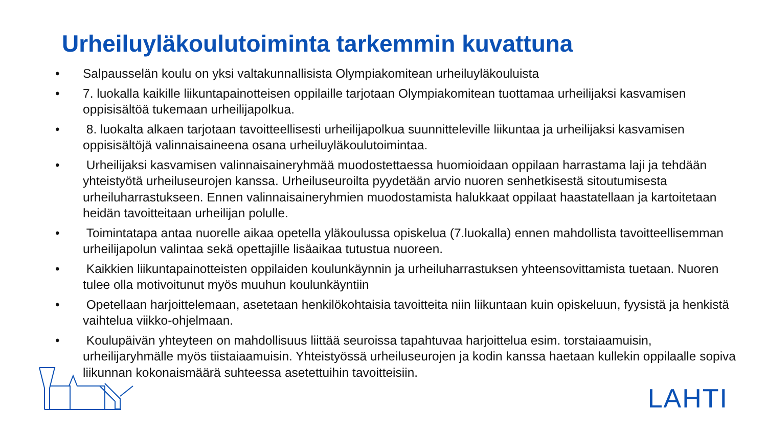Urheiluyläkoulutoiminta tarkemmin kuvattuna
• Salpausselän koulu on yksi valtakunnallisista Olympiakomitean urheiluyläkouluista
• 7. luokalla kaikille liikuntapainotteisen oppilaille tarjotaan Olympiakomitean tuottamaa urheilijaksi kasvamisen oppisisältöä tukemaan urheilijapolkua.
• 8. luokalta alkaen tarjotaan tavoitteellisesti urheilijapolkua suunnitteleville liikuntaa ja urheilijaksi kasvamisen oppisisältöjä valinnaisaineena osana urheiluyläkoulutoimintaa.
• Urheilijaksi kasvamisen valinnaisaineryhmää muodostettaessa huomioidaan oppilaan harrastama laji ja tehdään yhteistyötä urheiluseurojen kanssa. Urheiluseuroilta pyydetään arvio nuoren senhetkisestä sitoutumisesta urheiluharrastukseen. Ennen valinnaisaineryhmien muodostamista halukkaat oppilaat haastatellaan ja kartoitetaan heidän tavoitteitaan urheilijan polulle.
• Toimintatapa antaa nuorelle aikaa opetella yläkoulussa opiskelua (7.luokalla) ennen mahdollista tavoitteellisemman urheilijapolun valintaa sekä opettajille lisäaikaa tutustua nuoreen.
• Kaikkien liikuntapainotteisten oppilaiden koulunkäynnin ja urheiluharrastuksen yhteensovittamista tuetaan. Nuoren tulee olla motivoitunut myös muuhun koulunkäyntiin
• Opetellaan harjoittelemaan, asetetaan henkilökohtaisia tavoitteita niin liikuntaan kuin opiskeluun, fyysistä ja henkistä vaihtelua viikko-ohjelmaan.
• Koulupäivän yhteyteen on mahdollisuus liittää seuroissa tapahtuvaa harjoittelua esim. torstaiaamuisin, urheilijaryhmälle myös tiistaiaamuisin. Yhteistyössä urheiluseurojen ja kodin kanssa haetaan kullekin oppilaalle sopiva liikunnan kokonaismäärä suhteessa asetettuihin tavoitteisiin.
LAHTI